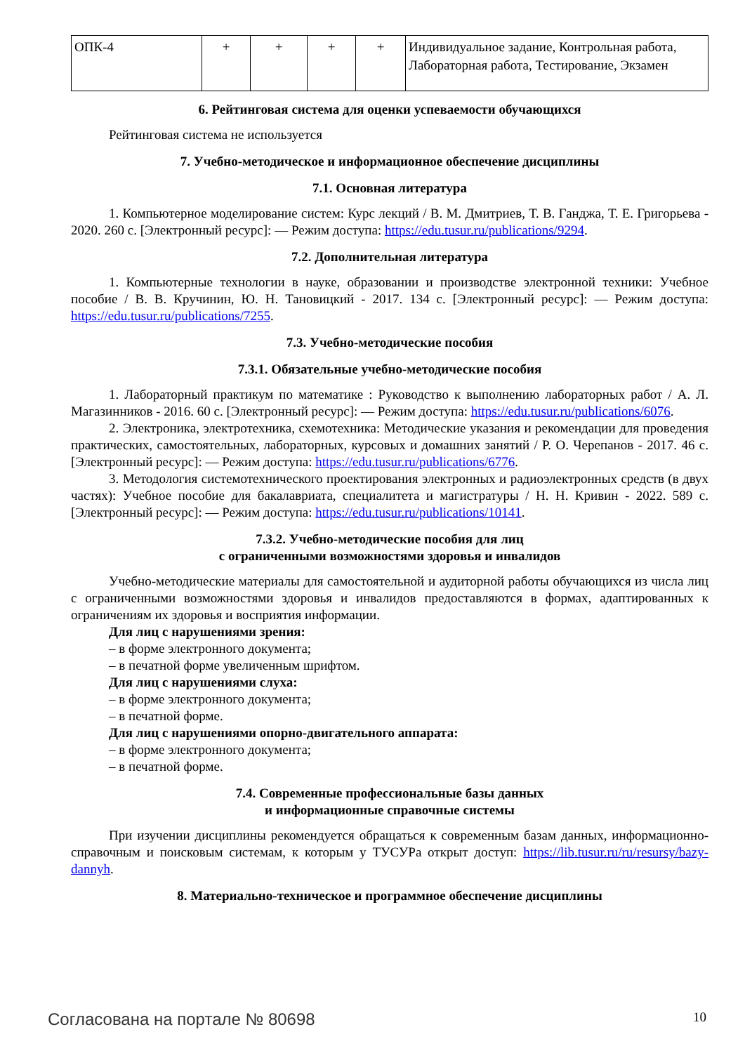| ОПК-4 | + | + | + | + | Индивидуальное задание, Контрольная работа, Лабораторная работа, Тестирование, Экзамен |
6. Рейтинговая система для оценки успеваемости обучающихся
Рейтинговая система не используется
7. Учебно-методическое и информационное обеспечение дисциплины
7.1. Основная литература
1. Компьютерное моделирование систем: Курс лекций / В. М. Дмитриев, Т. В. Ганджа, Т. Е. Григорьева - 2020. 260 с. [Электронный ресурс]: — Режим доступа: https://edu.tusur.ru/publications/9294.
7.2. Дополнительная литература
1. Компьютерные технологии в науке, образовании и производстве электронной техники: Учебное пособие / В. В. Кручинин, Ю. Н. Тановицкий - 2017. 134 с. [Электронный ресурс]: — Режим доступа: https://edu.tusur.ru/publications/7255.
7.3. Учебно-методические пособия
7.3.1. Обязательные учебно-методические пособия
1. Лабораторный практикум по математике : Руководство к выполнению лабораторных работ / А. Л. Магазинников - 2016. 60 с. [Электронный ресурс]: — Режим доступа: https://edu.tusur.ru/publications/6076.
2. Электроника, электротехника, схемотехника: Методические указания и рекомендации для проведения практических, самостоятельных, лабораторных, курсовых и домашних занятий / Р. О. Черепанов - 2017. 46 с. [Электронный ресурс]: — Режим доступа: https://edu.tusur.ru/publications/6776.
3. Методология системотехнического проектирования электронных и радиоэлектронных средств (в двух частях): Учебное пособие для бакалавриата, специалитета и магистратуры / Н. Н. Кривин - 2022. 589 с. [Электронный ресурс]: — Режим доступа: https://edu.tusur.ru/publications/10141.
7.3.2. Учебно-методические пособия для лиц
с ограниченными возможностями здоровья и инвалидов
Учебно-методические материалы для самостоятельной и аудиторной работы обучающихся из числа лиц с ограниченными возможностями здоровья и инвалидов предоставляются в формах, адаптированных к ограничениям их здоровья и восприятия информации.
Для лиц с нарушениями зрения:
– в форме электронного документа;
– в печатной форме увеличенным шрифтом.
Для лиц с нарушениями слуха:
– в форме электронного документа;
– в печатной форме.
Для лиц с нарушениями опорно-двигательного аппарата:
– в форме электронного документа;
– в печатной форме.
7.4. Современные профессиональные базы данных
и информационные справочные системы
При изучении дисциплины рекомендуется обращаться к современным базам данных, информационно-справочным и поисковым системам, к которым у ТУСУРа открыт доступ: https://lib.tusur.ru/ru/resursy/bazy-dannyh.
8. Материально-техническое и программное обеспечение дисциплины
Согласована на портале № 80698 10